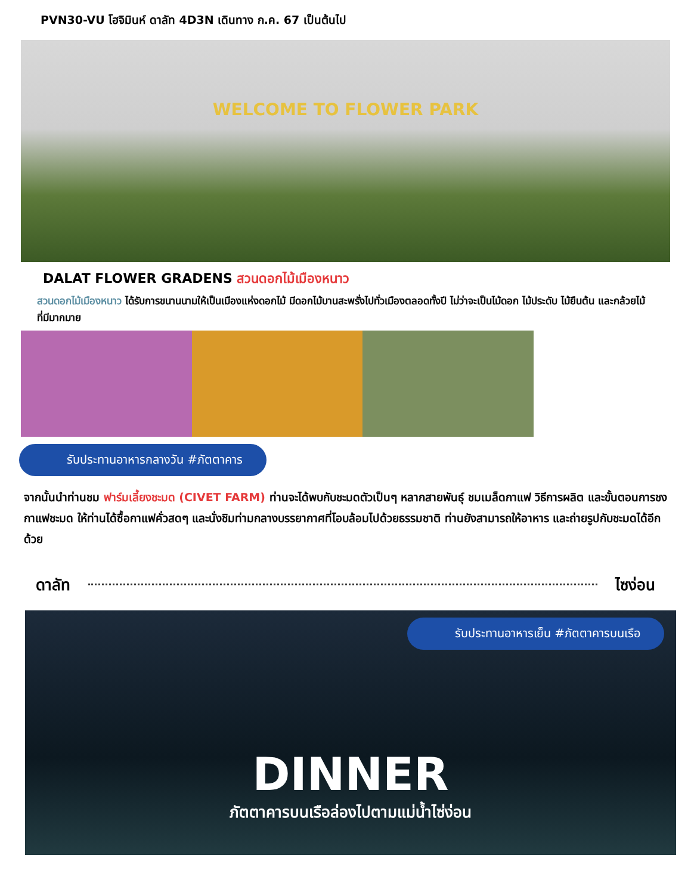PVN30-VU โฮจิมินห์ ดาลัท 4D3N เดินทาง ก.ค. 67 เป็นต้นไป
WELCOME TO FLOWER PARK
DALAT FLOWER GRADENS สวนดอกไม้เมืองหนาว
สวนดอกไม้เมืองหนาว ได้รับการขนานนามให้เป็นเมืองแห่งดอกไม้ มีดอกไม้บานสะพรั่งไปทั่วเมืองตลอดทั้งปี ไม่ว่าจะเป็นไม้ดอก ไม้ประดับ ไม้ยืนต้น และกล้วยไม้ ที่มีมากมาย
รับประทานอาหารกลางวัน #ภัตตาคาร
จากนั้นนำท่านชม ฟาร์มเลี้ยงชะมด (CIVET FARM) ท่านจะได้พบกับชะมดตัวเป็นๆ หลากสายพันธุ์ ชมเมล็ดกาแฟ วิธีการผลิต และขั้นตอนการชงกาแฟชะมด ให้ท่านได้ซื้อกาแฟคั่วสดๆ และนั่งชิมท่ามกลางบรรยากาศที่โอบล้อมไปด้วยธรรมชาติ ท่านยังสามารถให้อาหาร และถ่ายรูปกับชะมดได้อีกด้วย
ดาลัท ไซง่อน
รับประทานอาหารเย็น #ภัตตาคารบนเรือ
DINNER
ภัตตาคารบนเรือล่องไปตามแม่น้ำไซ่ง่อน